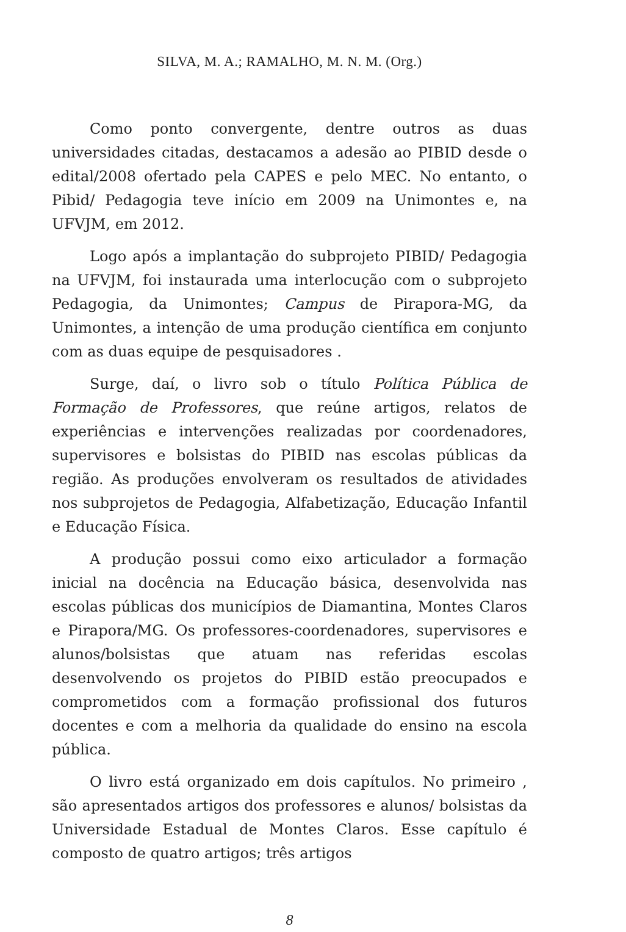SILVA, M. A.; RAMALHO, M. N. M. (Org.)
Como ponto convergente, dentre outros as duas universidades citadas, destacamos a adesão ao PIBID desde o edital/2008 ofertado pela CAPES e pelo MEC. No entanto, o Pibid/ Pedagogia teve início em 2009 na Unimontes e, na UFVJM, em 2012.
Logo após a implantação do subprojeto PIBID/ Pedagogia na UFVJM, foi instaurada uma interlocução com o subprojeto Pedagogia, da Unimontes; Campus de Pirapora-MG, da Unimontes, a intenção de uma produção científica em conjunto com as duas equipe de pesquisadores .
Surge, daí, o livro sob o título Política Pública de Formação de Professores, que reúne artigos, relatos de experiências e intervenções realizadas por coordenadores, supervisores e bolsistas do PIBID nas escolas públicas da região. As produções envolveram os resultados de atividades nos subprojetos de Pedagogia, Alfabetização, Educação Infantil e Educação Física.
A produção possui como eixo articulador a formação inicial na docência na Educação básica, desenvolvida nas escolas públicas dos municípios de Diamantina, Montes Claros e Pirapora/MG. Os professores-coordenadores, supervisores e alunos/bolsistas que atuam nas referidas escolas desenvolvendo os projetos do PIBID estão preocupados e comprometidos com a formação profissional dos futuros docentes e com a melhoria da qualidade do ensino na escola pública.
O livro está organizado em dois capítulos. No primeiro , são apresentados artigos dos professores e alunos/ bolsistas da Universidade Estadual de Montes Claros. Esse capítulo é composto de quatro artigos; três artigos
8